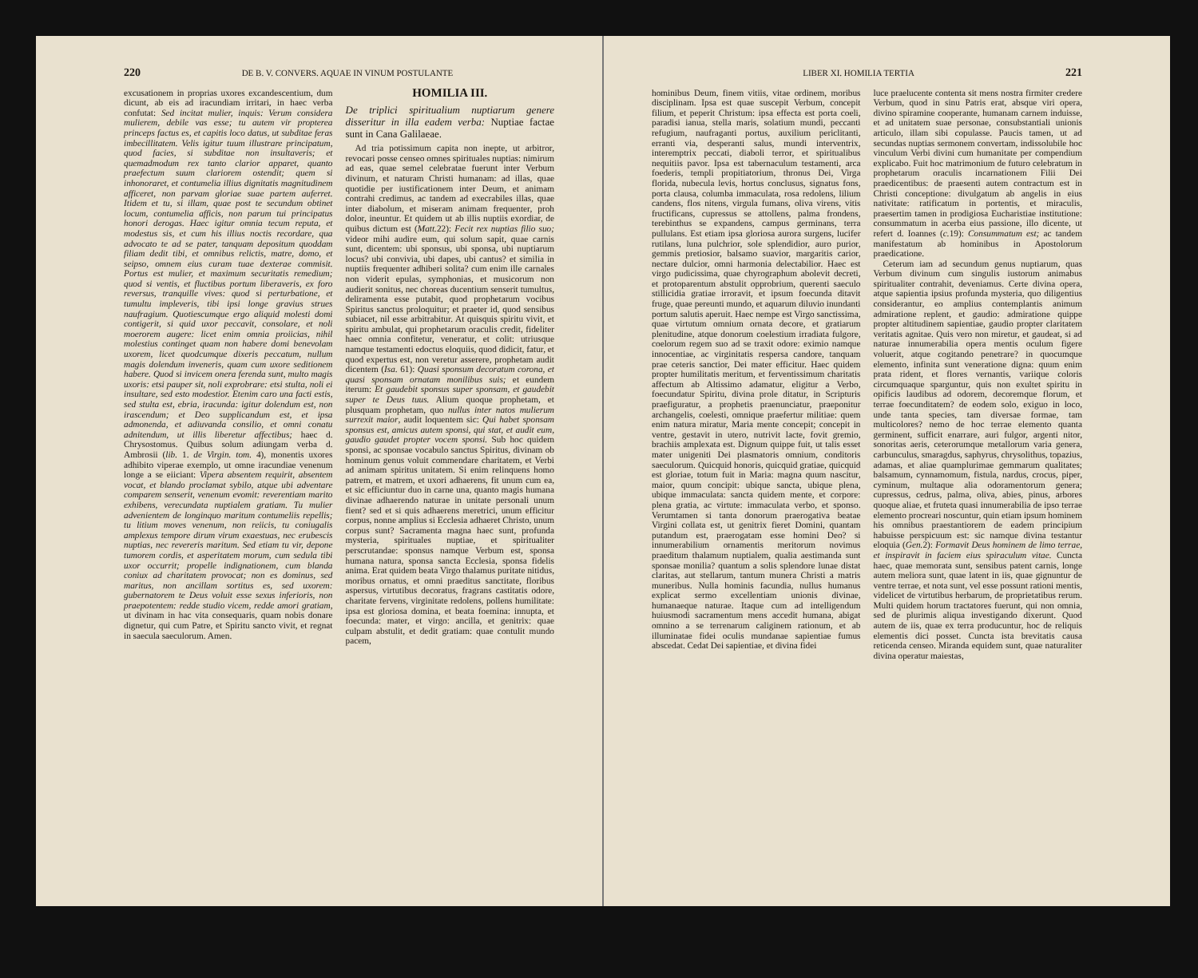220 DE B. V. CONVERS. AQUAE IN VINUM POSTULANTE
excusationem in proprias uxores excandescentium, dum dicunt, ab eis ad iracundiam irritari, in haec verba confutat: Sed incitat mulier, inquis: Verum considera mulierem, debile vas esse; tu autem vir propterea princeps factus es, et capitis loco datus, ut subditae feras imbecillitatem. Velis igitur tuum illustrare principatum, quod facies, si subditae non insultaveris; et quemadmodum rex tanto clarior apparet, quanto praefectum suum clariorem ostendit; quem si inhonoraret, et contumelia illius dignitatis magnitudinem afficeret, non parvam gloriae suae partem auferret. Itidem et tu, si illam, quae post te secundum obtinet locum, contumelia afficis, non parum tui principatus honori derogas. Haec igitur omnia tecum reputa, et modestus sis, et cum his illius noctis recordare, qua advocato te ad se pater, tanquam depositum quoddam filiam dedit tibi, et omnibus relictis, matre, domo, et seipso, omnem eius curam tuae dexterae commisit. Portus est mulier, et maximum securitatis remedium; quod si ventis, et fluctibus portum liberaveris, ex foro reversus, tranquille vives: quod si perturbatione, et tumultu impleveris, tibi ipsi longe gravius strues naufragium. Quotiescumque ergo aliquid molesti domi contigerit, si quid uxor peccavit, consolare, et noli moerorem augere: licet enim omnia proiicias, nihil molestius continget quam non habere domi benevolam uxorem, licet quodcumque dixeris peccatum, nullum magis dolendum inveneris, quam cum uxore seditionem habere. Quod si invicem onera ferenda sunt, multo magis uxoris: etsi pauper sit, noli exprobrare: etsi stulta, noli ei insultare, sed esto modestior. Etenim caro una facti estis, sed stulta est, ebria, iracunda: igitur dolendum est, non irascendum; et Deo supplicandum est, et ipsa admonenda, et adiuvanda consilio, et omni conatu adnitendum, ut illis liberetur affectibus; haec d. Chrysostomus. Quibus solum adiungam verba d. Ambrosii (lib. 1. de Virgin. tom. 4), monentis uxores adhibito viperae exemplo, ut omne iracundiae venenum longe a se eiiciant: Vipera absentem requirit, absentem vocat, et blando proclamat sybilo, atque ubi adventare comparem senserit, venenum evomit: reverentiam marito exhibens, verecundata nuptialem gratiam. Tu mulier advenientem de longinquo maritum contumeliis repellis; tu litium moves venenum, non reiicis, tu coniugalis amplexus tempore dirum virum exaestuas, nec erubescis nuptias, nec revereris maritum. Sed etiam tu vir, depone tumorem cordis, et asperitatem morum, cum sedula tibi uxor occurrit; propelle indignationem, cum blanda coniux ad charitatem provocat; non es dominus, sed maritus, non ancillam sortitus es, sed uxorem: gubernatorem te Deus voluit esse sexus inferioris, non praepotentem: redde studio vicem, redde amori gratiam, ut divinam in hac vita consequaris, quam nobis donare dignetur, qui cum Patre, et Spiritu sancto vivit, et regnat in saecula saeculorum. Amen.
HOMILIA III.
De triplici spiritualium nuptiarum genere disseritur in illa eadem verba: Nuptiae factae sunt in Cana Galilaeae.
Ad tria potissimum capita non inepte, ut arbitror, revocari posse censeo omnes spirituales nuptias: nimirum ad eas, quae semel celebratae fuerunt inter Verbum divinum, et naturam Christi humanam: ad illas, quae quotidie per iustificationem inter Deum, et animam contrahi credimus, ac tandem ad execrabiles illas, quae inter diabolum, et miseram animam frequenter, proh dolor, ineuntur. Et quidem ut ab illis nuptiis exordiar, de quibus dictum est (Matt. 22): Fecit rex nuptias filio suo; videor mihi audire eum, qui solum sapit, quae carnis sunt, dicentem: ubi sponsus, ubi sponsa, ubi nuptiarum locus? ubi convivia, ubi dapes, ubi cantus? et similia in nuptiis frequenter adhiberi solita? cum enim ille carnales non viderit epulas, symphonias, et musicorum non audierit sonitus, nec choreas ducentium senserit tumultus, deliramenta esse putabit, quod prophetarum vocibus Spiritus sanctus proloquitur; et praeter id, quod sensibus subiacet, nil esse arbitrabitur. At quisquis spiritu vivit, et spiritu ambulat, qui prophetarum oraculis credit, fideliter haec omnia confitetur, veneratur, et colit: utriusque namque testamenti edoctus eloquiis, quod didicit, fatur, et quod expertus est, non veretur asserere, prophetam audit dicentem (Isa. 61): Quasi sponsum decoratum corona, et quasi sponsam ornatam monilibus suis; et eundem iterum: Et gaudebit sponsus super sponsam, et gaudebit super te Deus tuus. Alium quoque prophetam, et plusquam prophetam, quo nullus inter natos mulierum surrexit maior, audit loquentem sic: Qui habet sponsam sponsus est, amicus autem sponsi, qui stat, et audit eum, gaudio gaudet propter vocem sponsi. Sub hoc quidem sponsi, ac sponsae vocabulo sanctus Spiritus, divinam ob hominum genus voluit commendare charitatem, et Verbi ad animam spiritus unitatem. Si enim relinquens homo patrem, et matrem, et uxori adhaerens, fit unum cum ea, et sic efficiuntur duo in carne una, quanto magis humana divinae adhaerendo naturae in unitate personali unum fient? sed et si quis adhaerens meretrici, unum efficitur corpus, nonne amplius si Ecclesia adhaeret Christo, unum corpus sunt? Sacramenta magna haec sunt, profunda mysteria, spirituales nuptiae, et spiritualiter perscrutandae: sponsus namque Verbum est, sponsa humana natura, sponsa sancta Ecclesia, sponsa fidelis anima. Erat quidem beata Virgo thalamus puritate nitidus, moribus ornatus, et omni praeditus sanctitate, floribus aspersus, virtutibus decoratus, fragrans castitatis odore, charitate fervens, virginitate redolens, pollens humilitate: ipsa est gloriosa domina, et beata foemina: innupta, et foecunda: mater, et virgo: ancilla, et genitrix: quae culpam abstulit, et dedit gratiam: quae contulit mundo pacem,
LIBER XI. HOMILIA TERTIA 221
hominibus Deum, finem vitiis, vitae ordinem, moribus disciplinam. Ipsa est quae suscepit Verbum, concepit filium, et peperit Christum: ipsa effecta est porta coeli, paradisi ianua, stella maris, solatium mundi, peccanti refugium, naufraganti portus, auxilium periclitanti, erranti via, desperanti salus, mundi interventrix, interemptrix peccati, diaboli terror, et spiritualibus nequitiis pavor. Ipsa est tabernaculum testamenti, arca foederis, templi propitiatorium, thronus Dei, Virga florida, nubecula levis, hortus conclusus, signatus fons, porta clausa, columba immaculata, rosa redolens, lilium candens, flos nitens, virgula fumans, oliva virens, vitis fructificans, cupressus se attollens, palma frondens, terebinthus se expandens, campus germinans, terra pullulans. Est etiam ipsa gloriosa aurora surgens, lucifer rutilans, luna pulchrior, sole splendidior, auro purior, gemmis pretiosior, balsamo suavior, margaritis carior, nectare dulcior, omni harmonia delectabilior. Haec est virgo pudicissima, quae chyrographum abolevit decreti, et protoparentum abstulit opprobrium, querenti saeculo stillicidia gratiae irroravit, et ipsum foecunda ditavit fruge, quae pereunti mundo, et aquarum diluvio inundanti portum salutis aperuit. Haec nempe est Virgo sanctissima, quae virtutum omnium ornata decore, et gratiarum plenitudine, atque donorum coelestium irradiata fulgore, coelorum regem suo ad se traxit odore: eximio namque innocentiae, ac virginitatis respersa candore, tanquam prae ceteris sanctior, Dei mater efficitur. Haec quidem propter humilitatis meritum, et ferventissimum charitatis affectum ab Altissimo adamatur, eligitur a Verbo, foecundatur Spiritu, divina prole ditatur, in Scripturis praefiguratur, a prophetis praenunciatur, praeponitur archangelis, coelesti, omnique praefertur militiae: quem enim natura miratur, Maria mente concepit; concepit in ventre, gestavit in utero, nutrivit lacte, fovit gremio, brachiis amplexata est. Dignum quippe fuit, ut talis esset mater unigeniti Dei plasmatoris omnium, conditoris saeculorum. Quicquid honoris, quicquid gratiae, quicquid est gloriae, totum fuit in Maria: magna quum nascitur, maior, quum concipit: ubique sancta, ubique plena, ubique immaculata: sancta quidem mente, et corpore: plena gratia, ac virtute: immaculata verbo, et sponso. Verumtamen si tanta donorum praerogativa beatae Virgini collata est, ut genitrix fieret Domini, quantam putandum est, praerogatam esse homini Deo? si innumerabilium ornamentis meritorum novimus praeditum thalamum nuptialem, qualia aestimanda sunt sponsae monilia? quantum a solis splendore lunae distat claritas, aut stellarum, tantum munera Christi a matris muneribus. Nulla hominis facundia, nullus humanus explicat sermo excellentiam unionis divinae, humanaeque naturae. Itaque cum ad intelligendum huiusmodi sacramentum mens accedit humana, abigat omnino a se terrenarum caliginem rationum, et ab illuminatae fidei oculis mundanae sapientiae fumus abscedat. Cedat Dei sapientiae, et divina fidei
luce praelucente contenta sit mens nostra firmiter credere Verbum, quod in sinu Patris erat, absque viri opera, divino spiramine cooperante, humanam carnem induisse, et ad unitatem suae personae, consubstantiali unionis articulo, illam sibi copulasse. Paucis tamen, ut ad secundas nuptias sermonem convertam, indissolubile hoc vinculum Verbi divini cum humanitate per compendium explicabo. Fuit hoc matrimonium de futuro celebratum in prophetarum oraculis incarnationem Filii Dei praedicentibus: de praesenti autem contractum est in Christi conceptione: divulgatum ab angelis in eius nativitate: ratificatum in portentis, et miraculis, praesertim tamen in prodigiosa Eucharistiae institutione: consummatum in acerba eius passione, illo dicente, ut refert d. Ioannes (c. 19): Consummatum est; ac tandem manifestatum ab hominibus in Apostolorum praedicatione.
Ceterum iam ad secundum genus nuptiarum, quas Verbum divinum cum singulis iustorum animabus spiritualiter contrahit, deveniamus. Certe divina opera, atque sapientia ipsius profunda mysteria, quo diligentius considerantur, eo amplius contemplantis animum admiratione replent, et gaudio: admiratione quippe propter altitudinem sapientiae, gaudio propter claritatem veritatis agnitae. Quis vero non miretur, et gaudeat, si ad naturae innumerabilia opera mentis oculum figere voluerit, atque cogitando penetrare? in quocumque elemento, infinita sunt veneratione digna: quum enim prata rident, et flores vernantis, variique coloris circumquaque sparguntur, quis non exultet spiritu in opificis laudibus ad odorem, decoremque florum, et terrae foecunditatem? de eodem solo, exiguo in loco, unde tanta species, tam diversae formae, tam multicolores? nemo de hoc terrae elemento quanta germinent, sufficit enarrare, auri fulgor, argenti nitor, sonoritas aeris, ceterorumque metallorum varia genera, carbunculus, smaragdus, saphyrus, chrysolithus, topazius, adamas, et aliae quamplurimae gemmarum qualitates; balsamum, cynnamomum, fistula, nardus, crocus, piper, cyminum, multaque alia odoramentorum genera; cupressus, cedrus, palma, oliva, abies, pinus, arbores quoque aliae, et fruteta quasi innumerabilia de ipso terrae elemento procreari noscuntur, quin etiam ipsum hominem his omnibus praestantiorem de eadem principium habuisse perspicuum est: sic namque divina testantur eloquia (Gen. 2): Formavit Deus hominem de limo terrae, et inspiravit in faciem eius spiraculum vitae. Cuncta haec, quae memorata sunt, sensibus patent carnis, longe autem meliora sunt, quae latent in iis, quae gignuntur de ventre terrae, et nota sunt, vel esse possunt rationi mentis, videlicet de virtutibus herbarum, de proprietatibus rerum. Multi quidem horum tractatores fuerunt, qui non omnia, sed de plurimis aliqua investigando dixerunt. Quod autem de iis, quae ex terra producuntur, hoc de reliquis elementis dici posset. Cuncta ista brevitatis causa reticenda censeo. Miranda equidem sunt, quae naturaliter divina operatur maiestas,